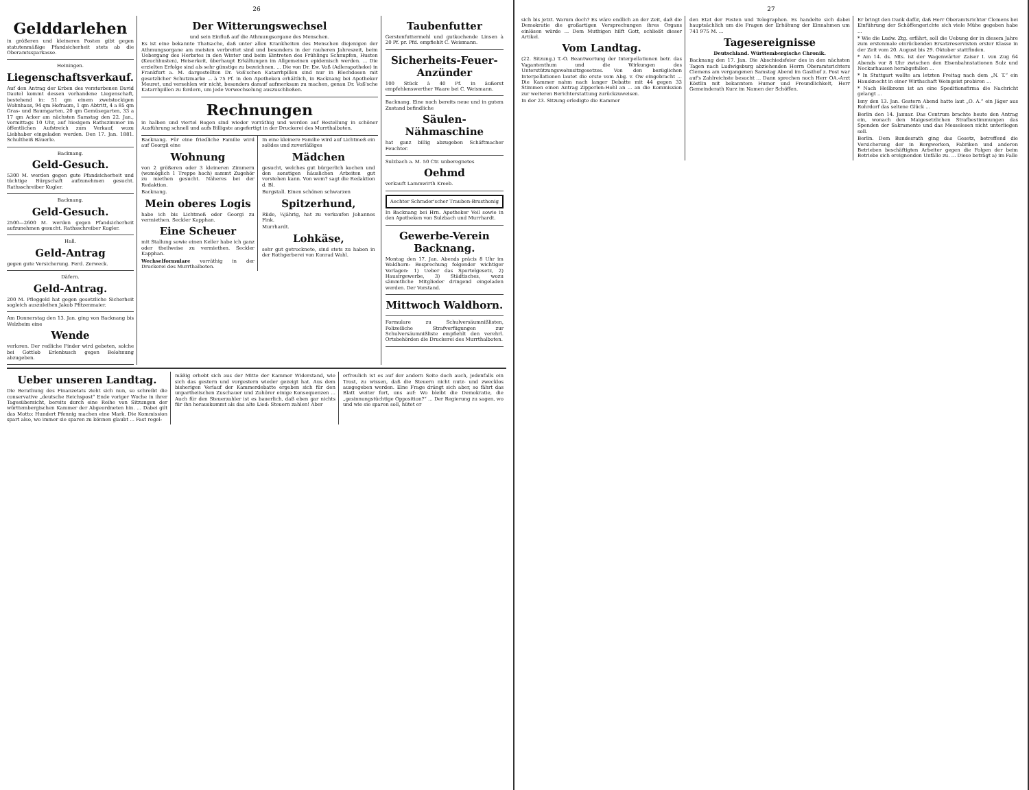26
Gelddarlehen
in größeren und kleineren Posten gibt gegen statutenmäßige Pfandsicherheit stets ab die Oberamtssparkasse.
Heiningen.
Liegenschaftsverkauf.
Auf den Antrag der Erben des verstorbenen David Dautel kommt dessen vorhandene Liegenschaft, bestehend in: 51 qm einem zweistockigen Wohnhaus, 94 qm Hofraum, 1 qm Abtritt, 4 a 85 qm Gras- und Baumgarten, 20 qm Gemüsegarten, 33 a 17 qm Acker am nächsten Samstag den 22. Jan., Vormittags 10 Uhr, auf hiesigem Rathszimmer im öffentlichen Aufstreich zum Verkauf, wozu Liebhaber eingeladen werden. Den 17. Jan. 1881. Schultheiß Bäuerle.
Backnang.
Geld-Gesuch.
5300 M. werden gegen gute Pfandsicherheit und tüchtige Bürgschaft aufzunehmen gesucht. Rathsschreiber Kugler.
Backnang.
Geld-Gesuch.
2500—2600 M. werden gegen Pfandsicherheit aufzunehmen gesucht. Rathsschreiber Kugler.
Hall.
Geld-Antrag
gegen gute Versicherung. Ferd. Zerweck.
Däfern.
Geld-Antrag.
200 M. Pfleggeld hat gegen gesetzliche Sicherheit sogleich auszuleihen Jakob Pfitzenmaier.
Am Donnerstag den 13. Jan. ging von Backnang bis Welzheim eine
Wende
verloren. Der redliche Finder wird gebeten, solche bei Gottlob Erlenbusch gegen Belohnung abzugeben.
Der Witterungswechsel
und sein Einfluß auf die Athmungsorgane des Menschen.
Es ist eine bekannte Thatsache, daß unter allen Krankheiten des Menschen diejenigen der Athmungsorgane am meisten verbreitet sind und besonders in der rauheren Jahreszeit, beim Uebergang des Herbstes in den Winter und beim Eintreten des Frühlings Schnupfen, Husten (Keuchhusten), Heiserkeit, überhaupt Erkältungen im Allgemeinen epidemisch werden. ... Die erzielten Erfolge sind als sehr günstige zu bezeichnen. ... Die von Dr. Ew. Voß (Adlerapotheke) in Frankfurt a. M. dargestellten Dr. Voß'schen Katarrhpillen sind nur in Blechdosen mit gesetzlicher Schutzmarke ... à 75 Pf. in den Apotheken erhältlich, in Backnang bei Apotheker Meuret, und versehlen wir nicht, besonders darauf aufmerksam zu machen, genau Dr. Voß'sche Katarrhpillen zu fordern, um jede Verwechselung auszuschließen.
Rechnungen
in halben und viertel Bogen sind wieder vorräthig und werden auf Bestellung in schöner Ausführung schnell und aufs Billigste angefertigt in der Druckerei des Murrthalboten.
Backnang. Für eine friedliche Familie wird auf Georgii eine
Wohnung
von 2 größeren oder 3 kleineren Zimmern (womöglich 1 Treppe hoch) sammt Zugehör zu miethen gesucht. Näheres bei der Redaktion.
Backnang.
Mein oberes Logis
habe ich bis Lichtmeß oder Georgi zu vermiethen. Seckler Kapphan.
Eine Scheuer
mit Stallung sowie einen Keller habe ich ganz oder theilweise zu vermiethen. Seckler Kapphan.
Wechselformulare vorräthig in der Druckerei des Murrthalboten.
In eine kleinere Familie wird auf Lichtmeß ein solides und zuverläßiges
Mädchen
gesucht, welches gut bürgerlich kochen und den sonstigen häuslichen Arbeiten gut vorstehen kann. Von wem? sagt die Redaktion d. Bl.
Burgstall. Einen schönen schwarzen
Spitzerhund,
Rüde, ¼jährig, hat zu verkaufen Johannes Fink.
Murrhardt.
Lohkäse,
sehr gut getrocknete, sind stets zu haben in der Rothgerberei von Konrad Wahl.
Taubenfutter
Gerstenfuttermehl und gutkochende Linsen à 20 Pf. pr. Pfd. empfiehlt C. Weismann.
Sicherheits-Feuer-Anzünder
100 Stück à 40 Pf. in äußerst empfehlenswerther Waare bei C. Weismann.
Backnang. Eine noch bereits neue und in gutem Zustand befindliche
Säulen-Nähmaschine
hat ganz billig abzugeben Schäftmacher Feuchter.
Sulzbach a. M. 50 Ctr. unberegnetes
Oehmd
verkauft Lammwirth Kreeb.
Aechter Schrader'scher Trauben-Brusthonig
In Backnang bei Hrn. Apotheker Veil sowie in den Apotheken von Sulzbach und Murrhardt.
Gewerbe-Verein Backnang.
Montag den 17. Jan. Abends präcis 8 Uhr im Waldhorn: Besprechung folgender wichtiger Vorlagen: 1) Ueber das Sportelgesetz, 2) Hausirgewerbe, 3) Städtisches, wozu sämmtliche Mitglieder dringend eingeladen werden. Der Vorstand.
Mittwoch Waldhorn.
Formulare zu Schulversäumnißlisten, Polizeiliche Strafverfügungen zur Schulversäumnißliste empfiehlt den verehrl. Ortsbehörden die Druckerei des Murrthalboten.
Ueber unseren Landtag.
Die Berathung des Finanzetats zieht sich nun, so schreibt die conservative „deutsche Reichspost“ Ende voriger Woche in ihrer Tagesübersicht, bereits durch eine Reihe von Sitzungen der württembergischen Kammer der Abgeordneten hin. ... Dabei gilt das Motto: Hundert Pfennig machen eine Mark. Die Kommission spart also, wo immer sie sparen zu können glaubt ... Fast regel-
mäßig erhebt sich aus der Mitte der Kammer Widerstand, wie sich das gestern und vorgestern wieder gezeigt hat. Aus dem bisherigen Verlauf der Kammerdebatte ergeben sich für den unpartheiischen Zuschauer und Zuhörer einige Konsequenzen ... Auch für den Steuerzahler ist es bauerlich, daß eben gar nichts für ihn herauskommt als das alte Lied: Steuern zahlen! Aber
erfreulich ist es auf der andern Seite doch auch, jedenfalls ein Trost, zu wissen, daß die Steuern nicht nutz- und zwecklos ausgegeben werden. Eine Frage drängt sich aber, so fährt das Blatt weiter fort, uns auf: Wo bleibt die Demokratie, die „gesinnungstüchtige Opposition?“ ... Der Regierung zu sagen, wo und wie sie sparen soll, hütet er
27
sich bis jetzt. Warum doch? Es wäre endlich an der Zeit, daß die Demokratie die großartigen Versprechungen ihres Organs einlösen würde ... Dem Muthigen hilft Gott, schließt dieser Artikel.
Vom Landtag.
(22. Sitzung.) T.-O. Beantwortung der Interpellationen betr. das Vagantenthum und die Wirkungen des Unterstützungswohnsitzgesetzes. Von den bezüglichen Interpellationen lautet die erste vom Abg. v. Ow eingebracht ... Die Kammer nahm nach langer Debatte mit 44 gegen 33 Stimmen einen Antrag Zipperlen-Hohl an ... an die Kommission zur weiteren Berichterstattung zurückzuweisen.
In der 23. Sitzung erledigte die Kammer
den Etat der Posten und Telegraphen. Es handelte sich dabei hauptsächlich um die Fragen der Erhöhung der Einnahmen um 741 975 M. ...
Tagesereignisse
Deutschland. Württembergische Chronik.
Backnang den 17. Jan. Die Abschiedsfeier des in den nächsten Tagen nach Ludwigsburg abziehenden Herrn Oberamtsrichters Clemens am vergangenen Samstag Abend im Gasthof z. Post war auf's Zahlreichste besucht ... Dann sprechen noch Herr OA.-Arzt Köstlin mit bekanntem Humor und Freundlichkeit, Herr Gemeinderath Kurz im Namen der Schöffen.
Er bringt den Dank dafür, daß Herr Oberamtsrichter Clemens bei Einführung der Schöffengerichte sich viele Mühe gegeben habe ...
* Wie die Ludw. Ztg. erfährt, soll die Uebung der in diesem Jahre zum erstenmale einrückenden Ersatzreservisten erster Klasse in der Zeit vom 20. August bis 29. Oktober stattfinden.
* Am 14. ds. Mts. ist der Wagenwärter Zaiser I. von Zug 64 Abends vor 8 Uhr zwischen den Eisenbahnstationen Sulz und Neckarhausen herabgefallen ...
* In Stuttgart wollte am letzten Freitag nach dem „N. T.“ ein Hausknecht in einer Wirthschaft Weingeist probiren ...
* Nach Heilbronn ist an eine Speditionsfirma die Nachricht gelangt ...
Isny den 13. Jan. Gestern Abend hatte laut „O. A.“ ein Jäger aus Rohrdorf das seltene Glück ...
Berlin den 14. Januar. Das Centrum brachte heute den Antrag ein, wonach den Maigesetzlichen Strafbestimmungen das Spenden der Sakramente und das Messelesen nicht unterliegen soll.
Berlin. Dem Bundesrath ging das Gesetz, betreffend die Versicherung der in Bergwerken, Fabriken und anderen Betrieben beschäftigten Arbeiter gegen die Folgen der beim Betriebe sich ereignenden Unfälle zu. ... Diese beträgt a) im Falle